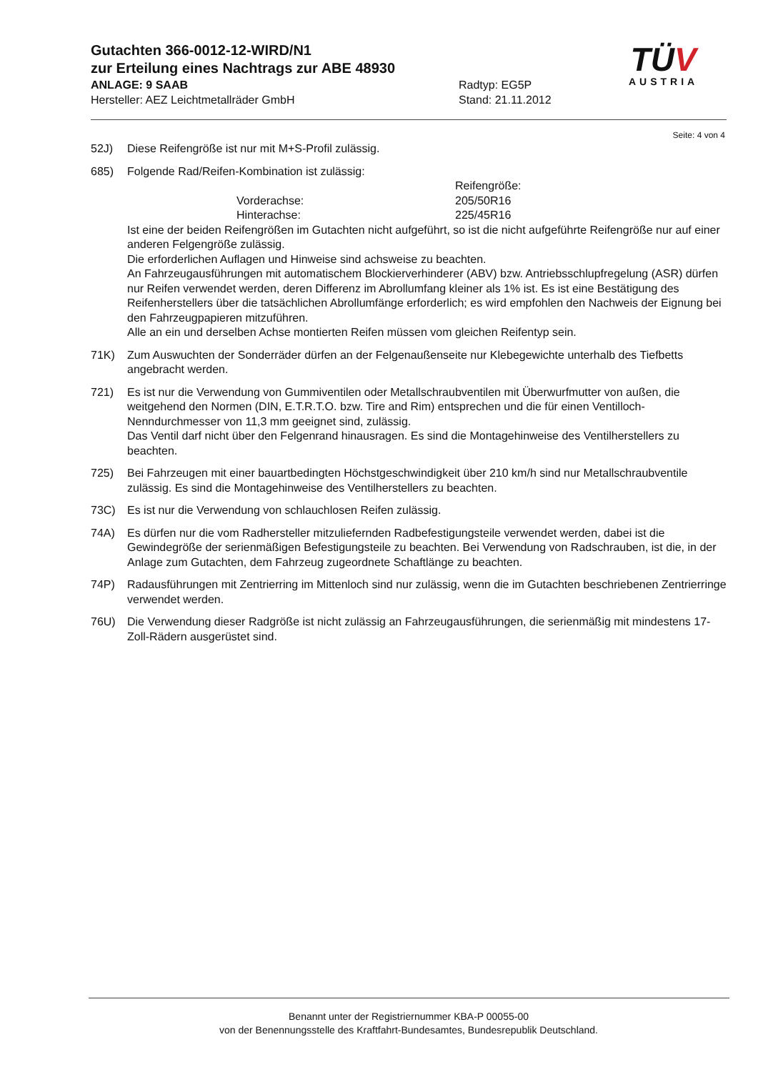Gutachten 366-0012-12-WIRD/N1
zur Erteilung eines Nachtrags zur ABE 48930
ANLAGE: 9 SAAB Radtyp: EG5P
Hersteller: AEZ Leichtmetallräder GmbH Stand: 21.11.2012
TÜV
AUSTRIA
Seite: 4 von 4
52J) Diese Reifengröße ist nur mit M+S-Profil zulässig.
685) Folgende Rad/Reifen-Kombination ist zulässig:
Reifengröße:
Vorderachse:
205/50R16
Hinterachse:
225/45R16
Ist eine der beiden Reifengrößen im Gutachten nicht aufgeführt, so ist die nicht aufgeführte Reifengröße nur auf einer anderen Felgengröße zulässig.
Die erforderlichen Auflagen und Hinweise sind achsweise zu beachten.
An Fahrzeugausführungen mit automatischem Blockierverhinderer (ABV) bzw. Antriebsschlupfregelung (ASR) dürfen nur Reifen verwendet werden, deren Differenz im Abrollumfang kleiner als 1% ist. Es ist eine Bestätigung des Reifenherstellers über die tatsächlichen Abrollumfänge erforderlich; es wird empfohlen den Nachweis der Eignung bei den Fahrzeugpapieren mitzuführen.
Alle an ein und derselben Achse montierten Reifen müssen vom gleichen Reifentyp sein.
71K) Zum Auswuchten der Sonderräder dürfen an der Felgenaußenseite nur Klebegewichte unterhalb des Tiefbetts angebracht werden.
721) Es ist nur die Verwendung von Gummiventilen oder Metallschraubventilen mit Überwurfmutter von außen, die weitgehend den Normen (DIN, E.T.R.T.O. bzw. Tire and Rim) entsprechen und die für einen Ventilloch-Nenndurchmesser von 11,3 mm geeignet sind, zulässig.
Das Ventil darf nicht über den Felgenrand hinausragen. Es sind die Montagehinweise des Ventilherstellers zu beachten.
725) Bei Fahrzeugen mit einer bauartbedingten Höchstgeschwindigkeit über 210 km/h sind nur Metallschraubventile zulässig. Es sind die Montagehinweise des Ventilherstellers zu beachten.
73C) Es ist nur die Verwendung von schlauchlosen Reifen zulässig.
74A) Es dürfen nur die vom Radhersteller mitzuliefernden Radbefestigungsteile verwendet werden, dabei ist die Gewindegröße der serienmäßigen Befestigungsteile zu beachten. Bei Verwendung von Radschrauben, ist die, in der Anlage zum Gutachten, dem Fahrzeug zugeordnete Schaftlänge zu beachten.
74P) Radausführungen mit Zentrierring im Mittenloch sind nur zulässig, wenn die im Gutachten beschriebenen Zentrierringe verwendet werden.
76U) Die Verwendung dieser Radgröße ist nicht zulässig an Fahrzeugausführungen, die serienmäßig mit mindestens 17-Zoll-Rädern ausgerüstet sind.
Benannt unter der Registriernummer KBA-P 00055-00
von der Benennungsstelle des Kraftfahrt-Bundesamtes, Bundesrepublik Deutschland.